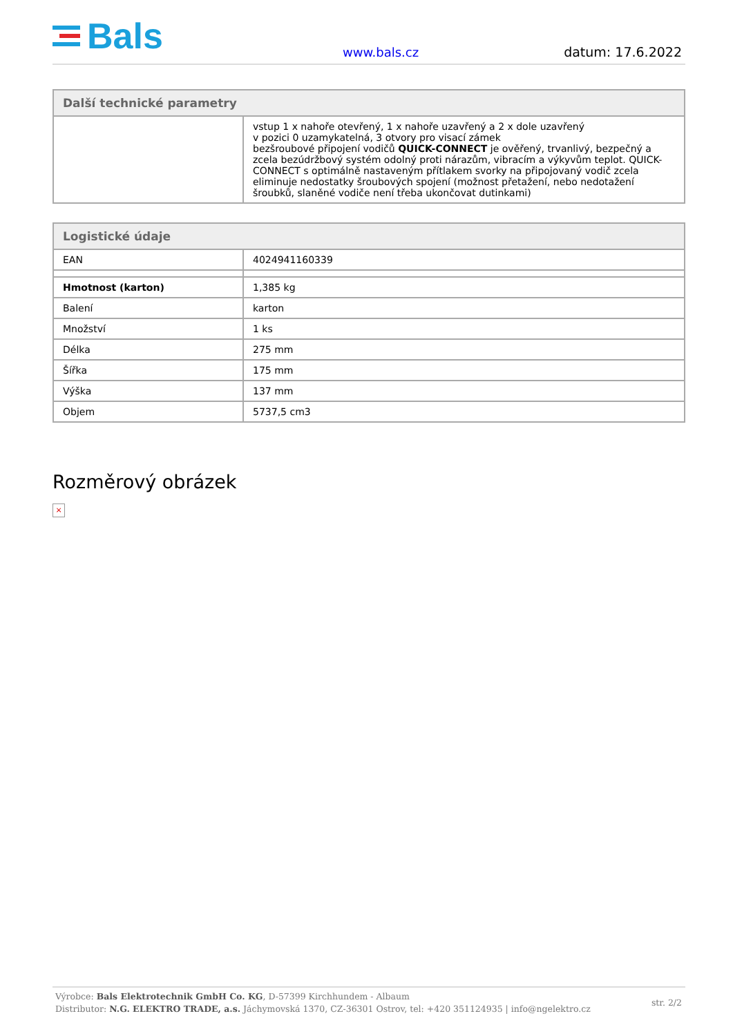Bals
www.bals.cz
datum: 17.6.2022
| Další technické parametry | |
| --- | --- |
| | vstup 1 x nahoře otevřený, 1 x nahoře uzavřený a 2 x dole uzavřený v pozici 0 uzamykatelná, 3 otvory pro visací zámek bezšroubové připojení vodičů QUICK-CONNECT je ověřený, trvanlivý, bezpečný a zcela bezúdržbový systém odolný proti nárazům, vibracím a výkyvům teplot. QUICK-CONNECT s optimálně nastaveným přítlakem svorky na připojovaný vodič zcela eliminuje nedostatky šroubových spojení (možnost přetažení, nebo nedotažení šroubků, slaněné vodiče není třeba ukončovat dutinkami) |
| Logistické údaje | |
| --- | --- |
| EAN | 4024941160339 |
| Hmotnost (karton) | 1,385 kg |
| Balení | karton |
| Množství | 1 ks |
| Délka | 275 mm |
| Šířka | 175 mm |
| Výška | 137 mm |
| Objem | 5737,5 cm3 |
Rozměrový obrázek
×
Výrobce: Bals Elektrotechnik GmbH Co. KG, D-57399 Kirchhundem - Albaum
Distributor: N.G. ELEKTRO TRADE, a.s. Jáchymovská 1370, CZ-36301 Ostrov, tel: +420 351124935 | info@ngelektro.cz
str. 2/2